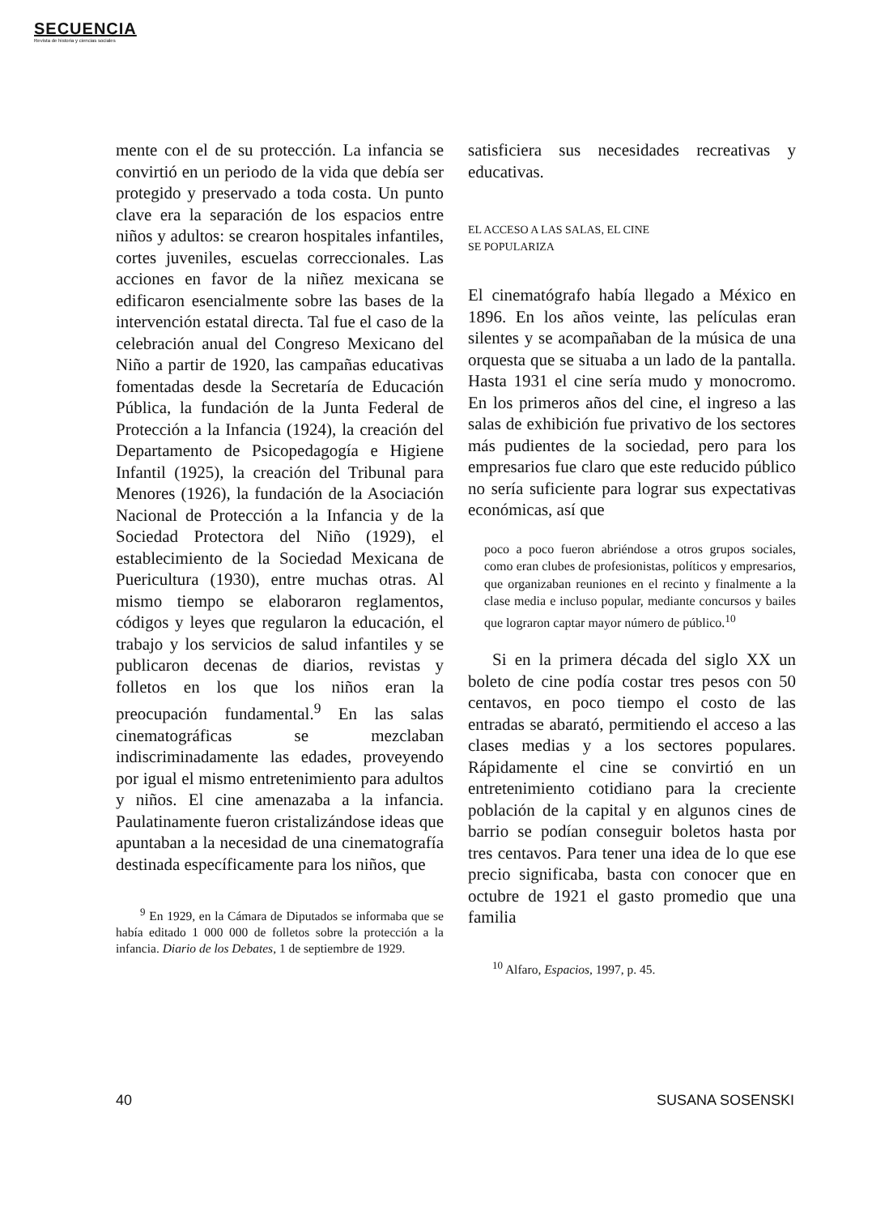SECUENCIA
Revista de historia y ciencias sociales
mente con el de su protección. La infancia se convirtió en un periodo de la vida que debía ser protegido y preservado a toda costa. Un punto clave era la separación de los espacios entre niños y adultos: se crearon hospitales infantiles, cortes juveniles, escuelas correccionales. Las acciones en favor de la niñez mexicana se edificaron esencialmente sobre las bases de la intervención estatal directa. Tal fue el caso de la celebración anual del Congreso Mexicano del Niño a partir de 1920, las campañas educativas fomentadas desde la Secretaría de Educación Pública, la fundación de la Junta Federal de Protección a la Infancia (1924), la creación del Departamento de Psicopedagogía e Higiene Infantil (1925), la creación del Tribunal para Menores (1926), la fundación de la Asociación Nacional de Protección a la Infancia y de la Sociedad Protectora del Niño (1929), el establecimiento de la Sociedad Mexicana de Puericultura (1930), entre muchas otras. Al mismo tiempo se elaboraron reglamentos, códigos y leyes que regularon la educación, el trabajo y los servicios de salud infantiles y se publicaron decenas de diarios, revistas y folletos en los que los niños eran la preocupación fundamental.<sup>9</sup> En las salas cinematográficas se mezclaban indiscriminadamente las edades, proveyendo por igual el mismo entretenimiento para adultos y niños. El cine amenazaba a la infancia. Paulatinamente fueron cristalizándose ideas que apuntaban a la necesidad de una cinematografía destinada específicamente para los niños, que
<sup>9</sup> En 1929, en la Cámara de Diputados se informaba que se había editado 1 000 000 de folletos sobre la protección a la infancia. Diario de los Debates, 1 de septiembre de 1929.
satisficiera sus necesidades recreativas y educativas.
EL ACCESO A LAS SALAS, EL CINE
SE POPULARIZA
El cinematógrafo había llegado a México en 1896. En los años veinte, las películas eran silentes y se acompañaban de la música de una orquesta que se situaba a un lado de la pantalla. Hasta 1931 el cine sería mudo y monocromo. En los primeros años del cine, el ingreso a las salas de exhibición fue privativo de los sectores más pudientes de la sociedad, pero para los empresarios fue claro que este reducido público no sería suficiente para lograr sus expectativas económicas, así que
poco a poco fueron abriéndose a otros grupos sociales, como eran clubes de profesionistas, políticos y empresarios, que organizaban reuniones en el recinto y finalmente a la clase media e incluso popular, mediante concursos y bailes que lograron captar mayor número de público.<sup>10</sup>
Si en la primera década del siglo XX un boleto de cine podía costar tres pesos con 50 centavos, en poco tiempo el costo de las entradas se abarató, permitiendo el acceso a las clases medias y a los sectores populares. Rápidamente el cine se convirtió en un entretenimiento cotidiano para la creciente población de la capital y en algunos cines de barrio se podían conseguir boletos hasta por tres centavos. Para tener una idea de lo que ese precio significaba, basta con conocer que en octubre de 1921 el gasto promedio que una familia
<sup>10</sup> Alfaro, Espacios, 1997, p. 45.
40 SUSANA SOSENSKI